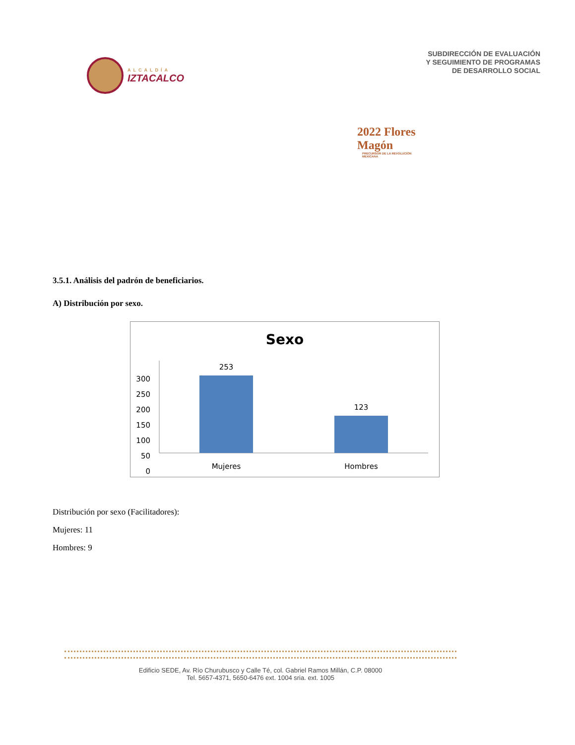ALCALDÍA
IZTACALCO
SUBDIRECCIÓN DE EVALUACIÓN
Y SEGUIMIENTO DE PROGRAMAS
DE DESARROLLO SOCIAL
2022 Flores Magón
PRECURSOR DE LA REVOLUCIÓN MEXICANA
3.5.1. Análisis del padrón de beneficiarios.
A) Distribución por sexo.
Sexo
300
250
200
150
100
50
0
253
123
Mujeres
Hombres
Distribución por sexo (Facilitadores):
Mujeres: 11
Hombres: 9
Edificio SEDE, Av. Río Churubusco y Calle Té, col. Gabriel Ramos Millán, C.P. 08000
Tel. 5657-4371, 5650-6476 ext. 1004 sria. ext. 1005